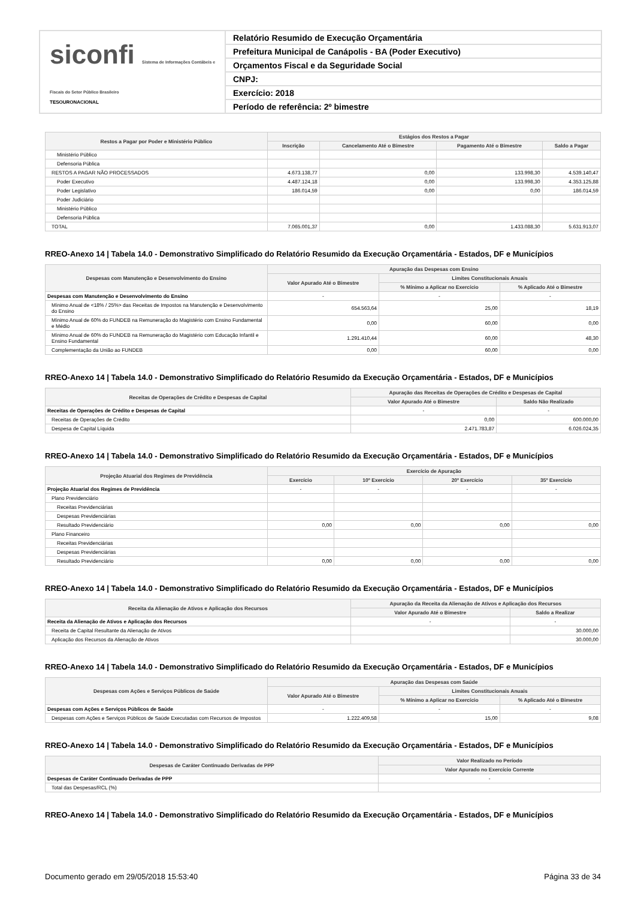siconfi Sistema de Informações Contábeis e Fiscais do Setor Público Brasileiro
TESOURONACIONAL
Relatório Resumido de Execução Orçamentária
Prefeitura Municipal de Canápolis - BA (Poder Executivo)
Orçamentos Fiscal e da Seguridade Social
CNPJ:
Exercício: 2018
Período de referência: 2º bimestre
| Restos a Pagar por Poder e Ministério Público | Estágios dos Restos a Pagar | | | |
| --- | --- | --- | --- | --- |
| | Inscrição | Cancelamento Até o Bimestre | Pagamento Até o Bimestre | Saldo a Pagar |
| Ministério Público | | | | |
| Defensoria Pública | | | | |
| RESTOS A PAGAR NÃO PROCESSADOS | 4.673.138,77 | 0,00 | 133.998,30 | 4.539.140,47 |
| Poder Executivo | 4.487.124,18 | 0,00 | 133.998,30 | 4.353.125,88 |
| Poder Legislativo | 186.014,59 | 0,00 | 0,00 | 186.014,59 |
| Poder Judiciário | | | | |
| Ministério Público | | | | |
| Defensoria Pública | | | | |
| TOTAL | 7.065.001,37 | 0,00 | 1.433.088,30 | 5.631.913,07 |
RREO-Anexo 14 | Tabela 14.0 - Demonstrativo Simplificado do Relatório Resumido da Execução Orçamentária - Estados, DF e Municípios
| Despesas com Manutenção e Desenvolvimento do Ensino | Apuração das Despesas com Ensino | | |
| --- | --- | --- | --- |
| | Valor Apurado Até o Bimestre | Limites Constitucionais Anuais | |
| | | % Mínimo a Aplicar no Exercício | % Aplicado Até o Bimestre |
| Despesas com Manutenção e Desenvolvimento do Ensino | - | - | - |
| Mínimo Anual de <18% / 25%> das Receitas de Impostos na Manutenção e Desenvolvimento do Ensino | 654.563,64 | 25,00 | 18,19 |
| Mínimo Anual de 60% do FUNDEB na Remuneração do Magistério com Ensino Fundamental e Médio | 0,00 | 60,00 | 0,00 |
| Mínimo Anual de 60% do FUNDEB na Remuneração do Magistério com Educação Infantil e Ensino Fundamental | 1.291.410,44 | 60,00 | 48,30 |
| Complementação da União ao FUNDEB | 0,00 | 60,00 | 0,00 |
RREO-Anexo 14 | Tabela 14.0 - Demonstrativo Simplificado do Relatório Resumido da Execução Orçamentária - Estados, DF e Municípios
| Receitas de Operações de Crédito e Despesas de Capital | Apuração das Receitas de Operações de Crédito e Despesas de Capital | |
| --- | --- | --- |
| | Valor Apurado Até o Bimestre | Saldo Não Realizado |
| Receitas de Operações de Crédito e Despesas de Capital | - | - |
| Receitas de Operações de Crédito | 0,00 | 600.000,00 |
| Despesa de Capital Líquida | 2.471.783,87 | 6.026.024,35 |
RREO-Anexo 14 | Tabela 14.0 - Demonstrativo Simplificado do Relatório Resumido da Execução Orçamentária - Estados, DF e Municípios
| Projeção Atuarial dos Regimes de Previdência | Exercício de Apuração | | | |
| --- | --- | --- | --- | --- |
| | Exercício | 10º Exercício | 20º Exercício | 35º Exercício |
| Projeção Atuarial dos Regimes de Previdência | - | - | - | - |
| Plano Previdenciário | | | | |
| Receitas Previdenciárias | | | | |
| Despesas Previdenciárias | | | | |
| Resultado Previdenciário | 0,00 | 0,00 | 0,00 | 0,00 |
| Plano Financeiro | | | | |
| Receitas Previdenciárias | | | | |
| Despesas Previdenciárias | | | | |
| Resultado Previdenciário | 0,00 | 0,00 | 0,00 | 0,00 |
RREO-Anexo 14 | Tabela 14.0 - Demonstrativo Simplificado do Relatório Resumido da Execução Orçamentária - Estados, DF e Municípios
| Receita da Alienação de Ativos e Aplicação dos Recursos | Apuração da Receita da Alienação de Ativos e Aplicação dos Recursos | |
| --- | --- | --- |
| | Valor Apurado Até o Bimestre | Saldo a Realizar |
| Receita da Alienação de Ativos e Aplicação dos Recursos | - | - |
| Receita de Capital Resultante da Alienação de Ativos | | 30.000,00 |
| Aplicação dos Recursos da Alienação de Ativos | | 30.000,00 |
RREO-Anexo 14 | Tabela 14.0 - Demonstrativo Simplificado do Relatório Resumido da Execução Orçamentária - Estados, DF e Municípios
| Despesas com Ações e Serviços Públicos de Saúde | Apuração das Despesas com Saúde | | |
| --- | --- | --- | --- |
| | Valor Apurado Até o Bimestre | Limites Constitucionais Anuais | |
| | | % Mínimo a Aplicar no Exercício | % Aplicado Até o Bimestre |
| Despesas com Ações e Serviços Públicos de Saúde | - | - | - |
| Despesas com Ações e Serviços Públicos de Saúde Executadas com Recursos de Impostos | 1.222.409,58 | 15,00 | 9,08 |
RREO-Anexo 14 | Tabela 14.0 - Demonstrativo Simplificado do Relatório Resumido da Execução Orçamentária - Estados, DF e Municípios
| Despesas de Caráter Continuado Derivadas de PPP | Valor Realizado no Período |
| --- | --- |
| | Valor Apurado no Exercício Corrente |
| Despesas de Caráter Continuado Derivadas de PPP | - |
| Total das Despesas/RCL (%) | |
RREO-Anexo 14 | Tabela 14.0 - Demonstrativo Simplificado do Relatório Resumido da Execução Orçamentária - Estados, DF e Municípios
Documento gerado em 29/05/2018 15:53:40 Página 33 de 34